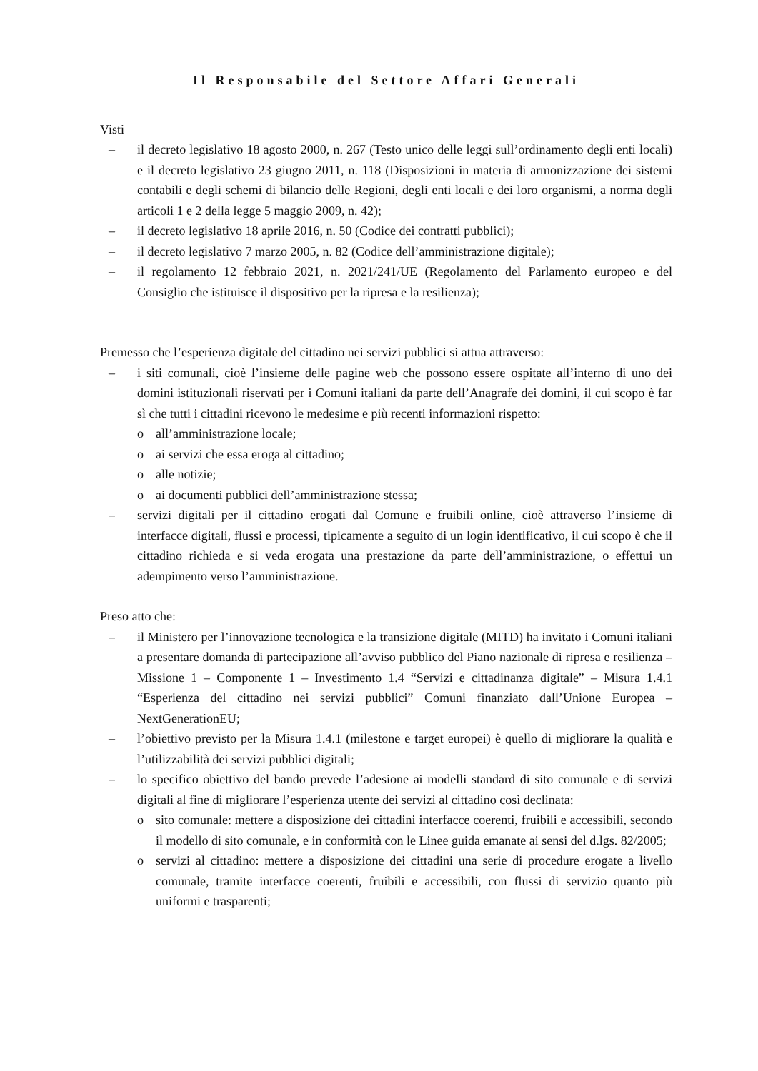Il Responsabile del Settore Affari Generali
Visti
– il decreto legislativo 18 agosto 2000, n. 267 (Testo unico delle leggi sull’ordinamento degli enti locali) e il decreto legislativo 23 giugno 2011, n. 118 (Disposizioni in materia di armonizzazione dei sistemi contabili e degli schemi di bilancio delle Regioni, degli enti locali e dei loro organismi, a norma degli articoli 1 e 2 della legge 5 maggio 2009, n. 42);
– il decreto legislativo 18 aprile 2016, n. 50 (Codice dei contratti pubblici);
– il decreto legislativo 7 marzo 2005, n. 82 (Codice dell’amministrazione digitale);
– il regolamento 12 febbraio 2021, n. 2021/241/UE (Regolamento del Parlamento europeo e del Consiglio che istituisce il dispositivo per la ripresa e la resilienza);
Premesso che l’esperienza digitale del cittadino nei servizi pubblici si attua attraverso:
– i siti comunali, cioè l’insieme delle pagine web che possono essere ospitate all’interno di uno dei domini istituzionali riservati per i Comuni italiani da parte dell’Anagrafe dei domini, il cui scopo è far sì che tutti i cittadini ricevono le medesime e più recenti informazioni rispetto:
o all’amministrazione locale;
o ai servizi che essa eroga al cittadino;
o alle notizie;
o ai documenti pubblici dell’amministrazione stessa;
– servizi digitali per il cittadino erogati dal Comune e fruibili online, cioè attraverso l’insieme di interfacce digitali, flussi e processi, tipicamente a seguito di un login identificativo, il cui scopo è che il cittadino richieda e si veda erogata una prestazione da parte dell’amministrazione, o effettui un adempimento verso l’amministrazione.
Preso atto che:
– il Ministero per l’innovazione tecnologica e la transizione digitale (MITD) ha invitato i Comuni italiani a presentare domanda di partecipazione all’avviso pubblico del Piano nazionale di ripresa e resilienza – Missione 1 – Componente 1 – Investimento 1.4 “Servizi e cittadinanza digitale” – Misura 1.4.1 “Esperienza del cittadino nei servizi pubblici” Comuni finanziato dall’Unione Europea – NextGenerationEU;
– l’obiettivo previsto per la Misura 1.4.1 (milestone e target europei) è quello di migliorare la qualità e l’utilizzabilità dei servizi pubblici digitali;
– lo specifico obiettivo del bando prevede l’adesione ai modelli standard di sito comunale e di servizi digitali al fine di migliorare l’esperienza utente dei servizi al cittadino così declinata:
o sito comunale: mettere a disposizione dei cittadini interfacce coerenti, fruibili e accessibili, secondo il modello di sito comunale, e in conformità con le Linee guida emanate ai sensi del d.lgs. 82/2005;
o servizi al cittadino: mettere a disposizione dei cittadini una serie di procedure erogate a livello comunale, tramite interfacce coerenti, fruibili e accessibili, con flussi di servizio quanto più uniformi e trasparenti;